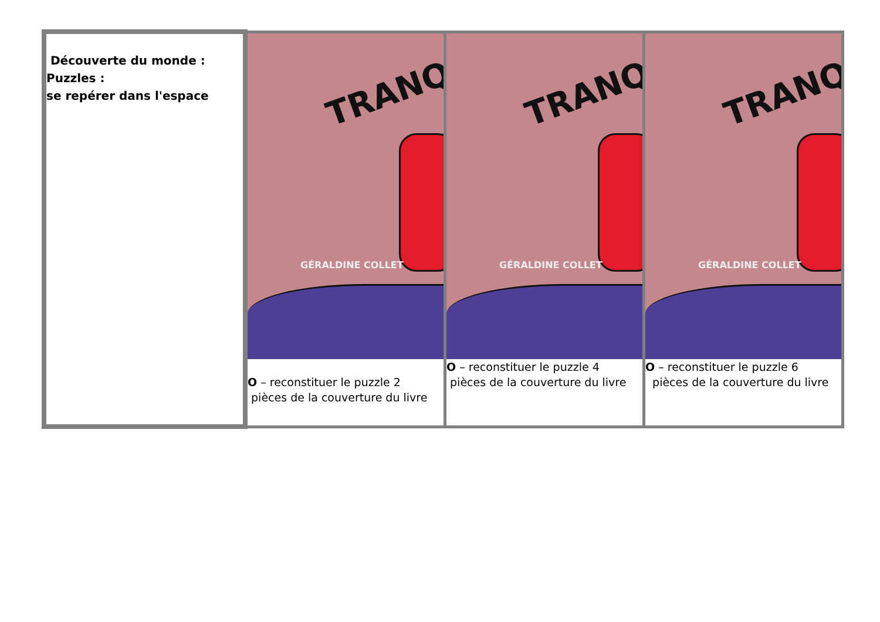| Découverte du monde : Puzzles : se repérer dans l'espace | TRANQ GÉRALDINE COLLET O – reconstituer le puzzle 2 pièces de la couverture du livre | TRANQ GÉRALDINE COLLET O – reconstituer le puzzle 4 pièces de la couverture du livre | TRANQ GÉRALDINE COLLET O – reconstituer le puzzle 6 pièces de la couverture du livre |